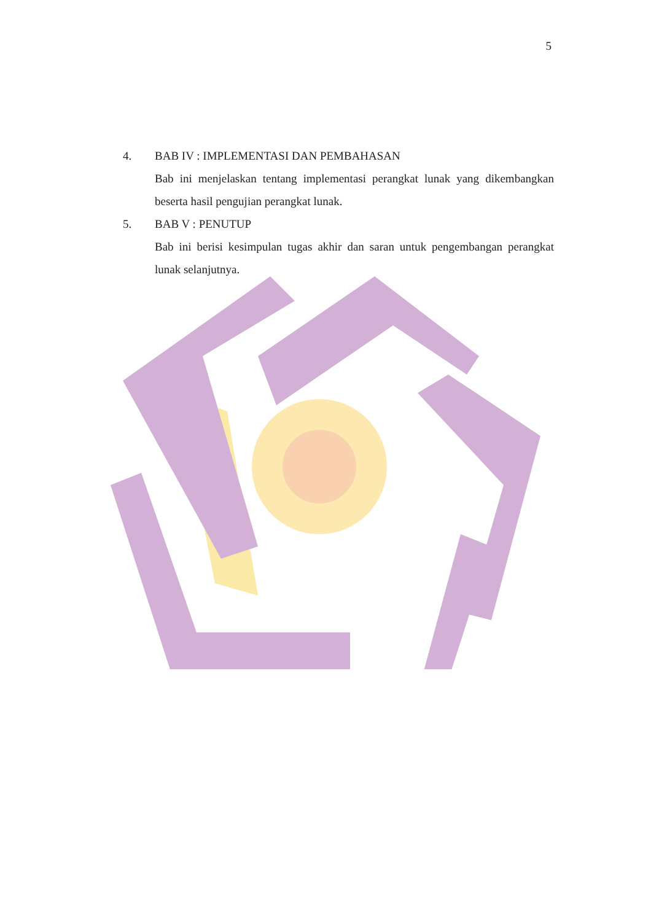5
4. BAB IV : IMPLEMENTASI DAN PEMBAHASAN
Bab ini menjelaskan tentang implementasi perangkat lunak yang dikembangkan beserta hasil pengujian perangkat lunak.
5. BAB V : PENUTUP
Bab ini berisi kesimpulan tugas akhir dan saran untuk pengembangan perangkat lunak selanjutnya.